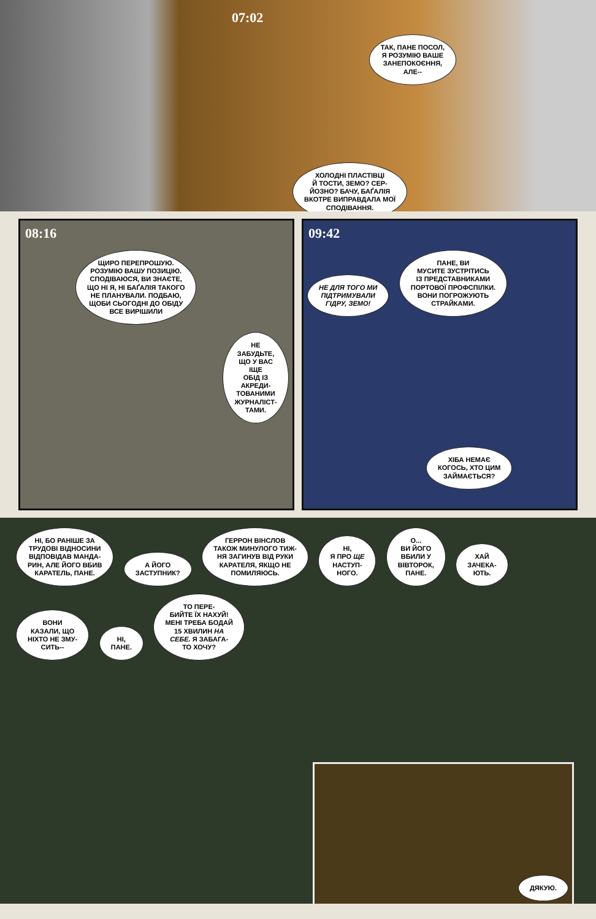07:02
ТАК, ПАНЕ ПОСОЛ,
Я РОЗУМІЮ ВАШЕ
ЗАНЕПОКОЄННЯ,
АЛЕ--
ХОЛОДНІ ПЛАСТІВЦІ
Й ТОСТИ, ЗЕМО? СЕР-
ЙОЗНО? БАЧУ, БАҐАЛІЯ
ВКОТРЕ ВИПРАВДАЛА МОЇ
СПОДІВАННЯ.
08:16
ЩИРО ПЕРЕПРОШУЮ.
РОЗУМІЮ ВАШУ ПОЗИЦІЮ.
СПОДІВАЮСЯ, ВИ ЗНАЄТЕ,
ЩО НІ Я, НІ БАҐАЛІЯ ТАКОГО
НЕ ПЛАНУВАЛИ. ПОДБАЮ,
ЩОБИ СЬОГОДНІ ДО ОБІДУ
ВСЕ ВИРІШИЛИ НЕ ЗАБУДЬТЕ,
ЩО У ВАС ІЩЕ
ОБІД ІЗ АКРЕДИ-
ТОВАНИМИ
ЖУРНАЛІСТ-
ТАМИ.
09:42
НЕ ДЛЯ ТОГО МИ
ПІДТРИМУВАЛИ
ГІДРУ, ЗЕМО! ПАНЕ, ВИ
МУСИТЕ ЗУСТРІТИСЬ
ІЗ ПРЕДСТАВНИКАМИ
ПОРТОВОЇ ПРОФСПІЛКИ.
ВОНИ ПОГРОЖУЮТЬ
СТРАЙКАМИ.
ХІБА НЕМАЄ
КОГОСЬ, ХТО ЦИМ
ЗАЙМАЄТЬСЯ?
НІ, БО РАНІШЕ ЗА
ТРУДОВІ ВІДНОСИНИ
ВІДПОВІДАВ МАНДА-
РИН, АЛЕ ЙОГО ВБИВ
КАРАТЕЛЬ, ПАНЕ. А ЙОГО
ЗАСТУПНИК? ГЕРРОН ВІНСЛОВ
ТАКОЖ МИНУЛОГО ТИЖ-
НЯ ЗАГИНУВ ВІД РУКИ
КАРАТЕЛЯ, ЯКЩО НЕ
ПОМИЛЯЮСЬ. НІ,
Я ПРО ЩЕ
НАСТУП-
НОГО. О...
ВИ ЙОГО
ВБИЛИ У
ВІВТОРОК,
ПАНЕ. ХАЙ
ЗАЧЕКА-
ЮТЬ. ВОНИ
КАЗАЛИ, ЩО
НІХТО НЕ ЗМУ-
СИТЬ-- НІ,
ПАНЕ. ТО ПЕРЕ-
БИЙТЕ ЇХ НАХУЙ!
МЕНІ ТРЕБА БОДАЙ
15 ХВИЛИН НА
СЕБЕ. Я ЗАБАГА-
ТО ХОЧУ?
ДЯКУЮ.